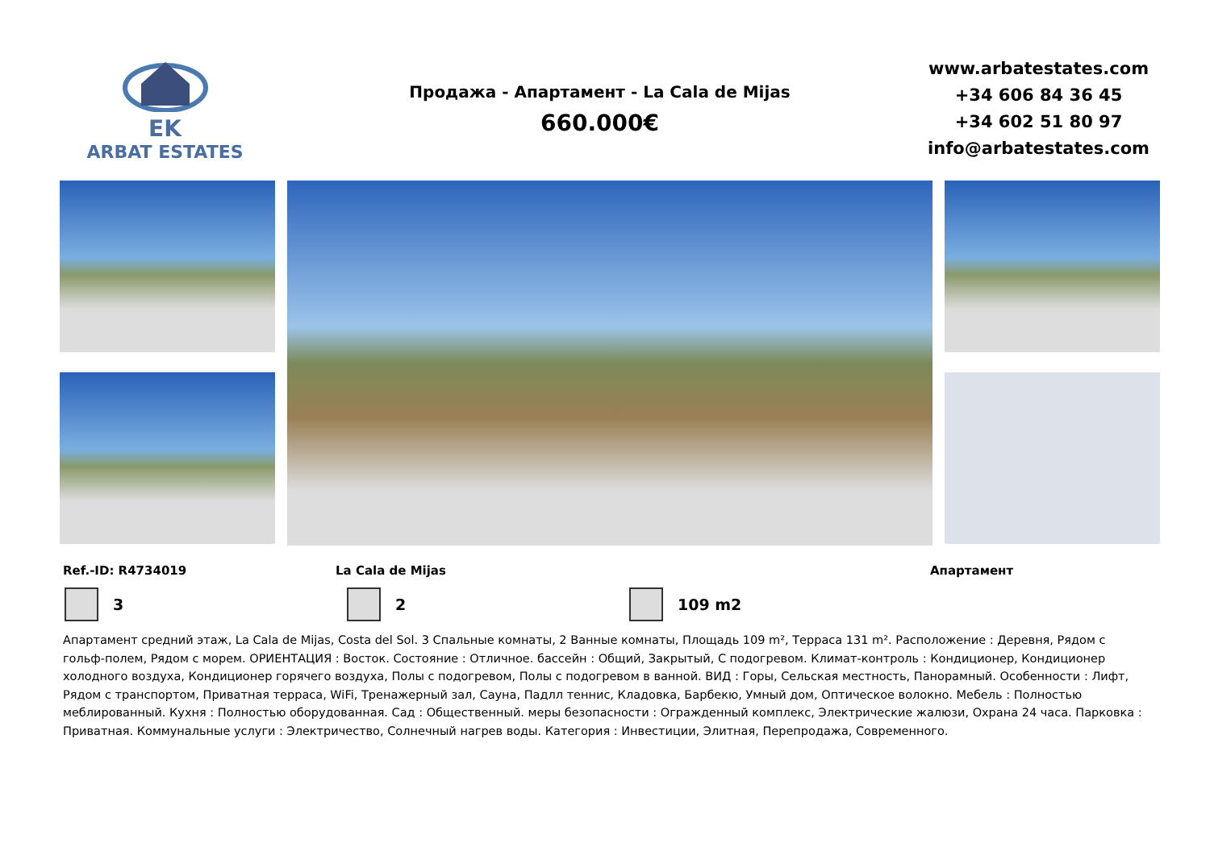EK
ARBAT ESTATES
Продажа - Апартамент - La Cala de Mijas
660.000€
www.arbatestates.com
+34 606 84 36 45
+34 602 51 80 97
info@arbatestates.com
Ref.-ID: R4734019 La Cala de Mijas Апартамент
3 2 109 m2
Апартамент средний этаж, La Cala de Mijas, Costa del Sol. 3 Спальные комнаты, 2 Ванные комнаты, Площадь 109 m², Терраса 131 m². Расположение : Деревня, Рядом с гольф-полем, Рядом с морем. ОРИЕНТАЦИЯ : Восток. Состояние : Отличное. бассейн : Общий, Закрытый, С подогревом. Климат-контроль : Кондиционер, Кондиционер холодного воздуха, Кондиционер горячего воздуха, Полы с подогревом, Полы с подогревом в ванной. ВИД : Горы, Сельская местность, Панорамный. Особенности : Лифт, Рядом с транспортом, Приватная терраса, WiFi, Тренажерный зал, Сауна, Падлл теннис, Кладовка, Барбекю, Умный дом, Оптическое волокно. Мебель : Полностью меблированный. Кухня : Полностью оборудованная. Сад : Общественный. меры безопасности : Огражденный комплекс, Электрические жалюзи, Охрана 24 часа. Парковка : Приватная. Коммунальные услуги : Электричество, Солнечный нагрев воды. Категория : Инвестиции, Элитная, Перепродажа, Современного.